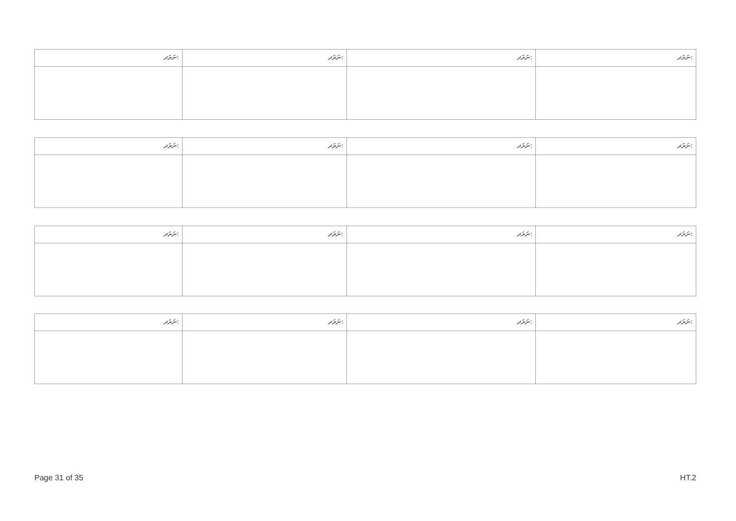| ނަރަދ: | ނަރަދ: | ނަރަދ: | ނަރަދ: |
| ނަރަދ: | ނަރަދ: | ނަރަދ: | ނަރަދ: |
| ނަރަދ: | ނަރަދ: | ނަރަދ: | ނަރަދ: |
| ނަރަދ: | ނަރަދ: | ނަރަދ: | ނަރަދ: |
Page 31 of 35 HT.2